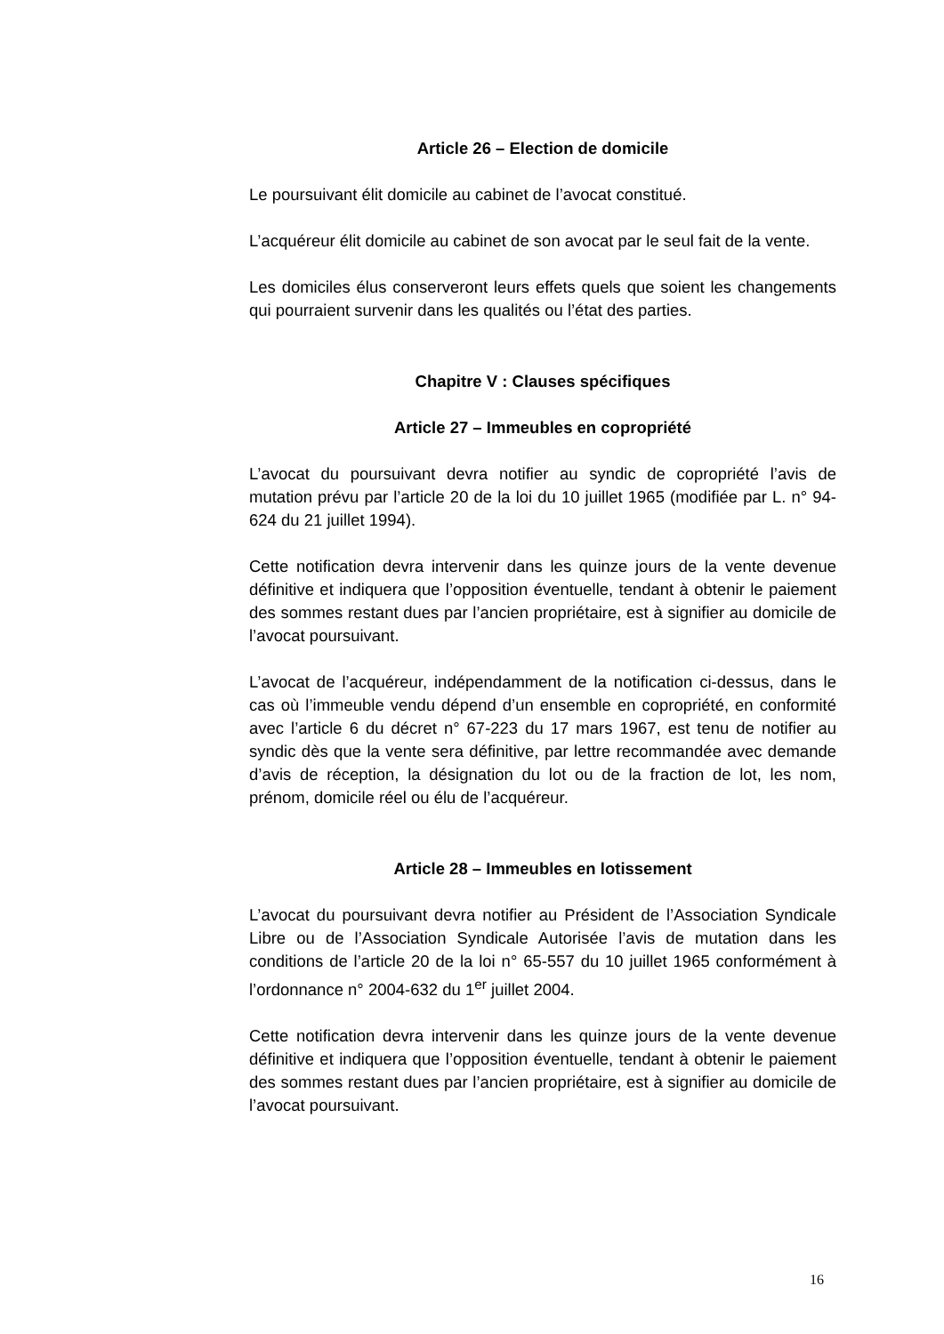Article 26 – Election de domicile
Le poursuivant élit domicile au cabinet de l’avocat constitué.
L’acquéreur élit domicile au cabinet de son avocat par le seul fait de la vente.
Les domiciles élus conserveront leurs effets quels que soient les changements qui pourraient survenir dans les qualités ou l’état des parties.
Chapitre V : Clauses spécifiques
Article 27 – Immeubles en copropriété
L’avocat du poursuivant devra notifier au syndic de copropriété l’avis de mutation prévu par l’article 20 de la loi du 10 juillet 1965 (modifiée par L. n° 94-624 du 21 juillet 1994).
Cette notification devra intervenir dans les quinze jours de la vente devenue définitive et indiquera que l’opposition éventuelle, tendant à obtenir le paiement des sommes restant dues par l’ancien propriétaire, est à signifier au domicile de l’avocat poursuivant.
L’avocat de l’acquéreur, indépendamment de la notification ci-dessus, dans le cas où l’immeuble vendu dépend d’un ensemble en copropriété, en conformité avec l’article 6 du décret n° 67-223 du 17 mars 1967, est tenu de notifier au syndic dès que la vente sera définitive, par lettre recommandée avec demande d’avis de réception, la désignation du lot ou de la fraction de lot, les nom, prénom, domicile réel ou élu de l’acquéreur.
Article 28 – Immeubles en lotissement
L’avocat du poursuivant devra notifier au Président de l’Association Syndicale Libre ou de l’Association Syndicale Autorisée l’avis de mutation dans les conditions de l’article 20 de la loi n° 65-557 du 10 juillet 1965 conformément à l’ordonnance n° 2004-632 du 1<sup>er</sup> juillet 2004.
Cette notification devra intervenir dans les quinze jours de la vente devenue définitive et indiquera que l’opposition éventuelle, tendant à obtenir le paiement des sommes restant dues par l’ancien propriétaire, est à signifier au domicile de l’avocat poursuivant.
16